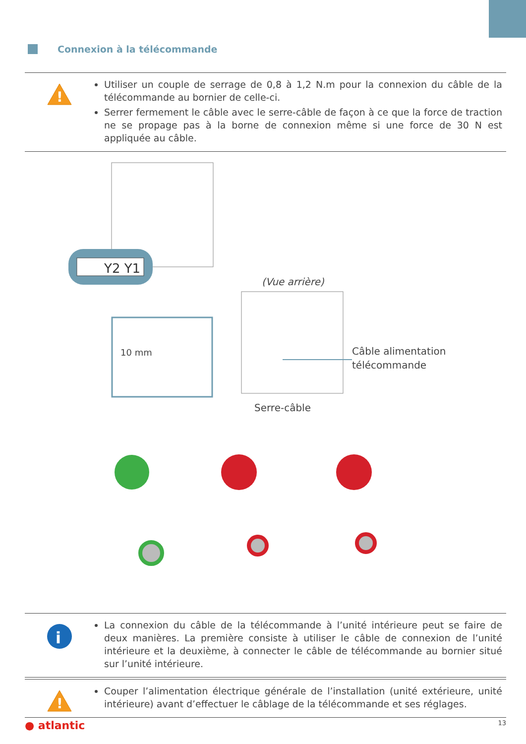Connexion à la télécommande
!
Utiliser un couple de serrage de 0,8 à 1,2 N.m pour la connexion du câble de la télécommande au bornier de celle-ci.
Serrer fermement le câble avec le serre-câble de façon à ce que la force de traction ne se propage pas à la borne de connexion même si une force de 30 N est appliquée au câble.
Y2 Y1
(Vue arrière)
Câble alimentation
télécommande
Serre-câble
10 mm
i
La connexion du câble de la télécommande à l’unité intérieure peut se faire de deux manières. La première consiste à utiliser le câble de connexion de l’unité intérieure et la deuxième, à connecter le câble de télécommande au bornier situé sur l’unité intérieure.
!
Couper l’alimentation électrique générale de l’installation (unité extérieure, unité intérieure) avant d’effectuer le câblage de la télécommande et ses réglages.
● atlantic 13